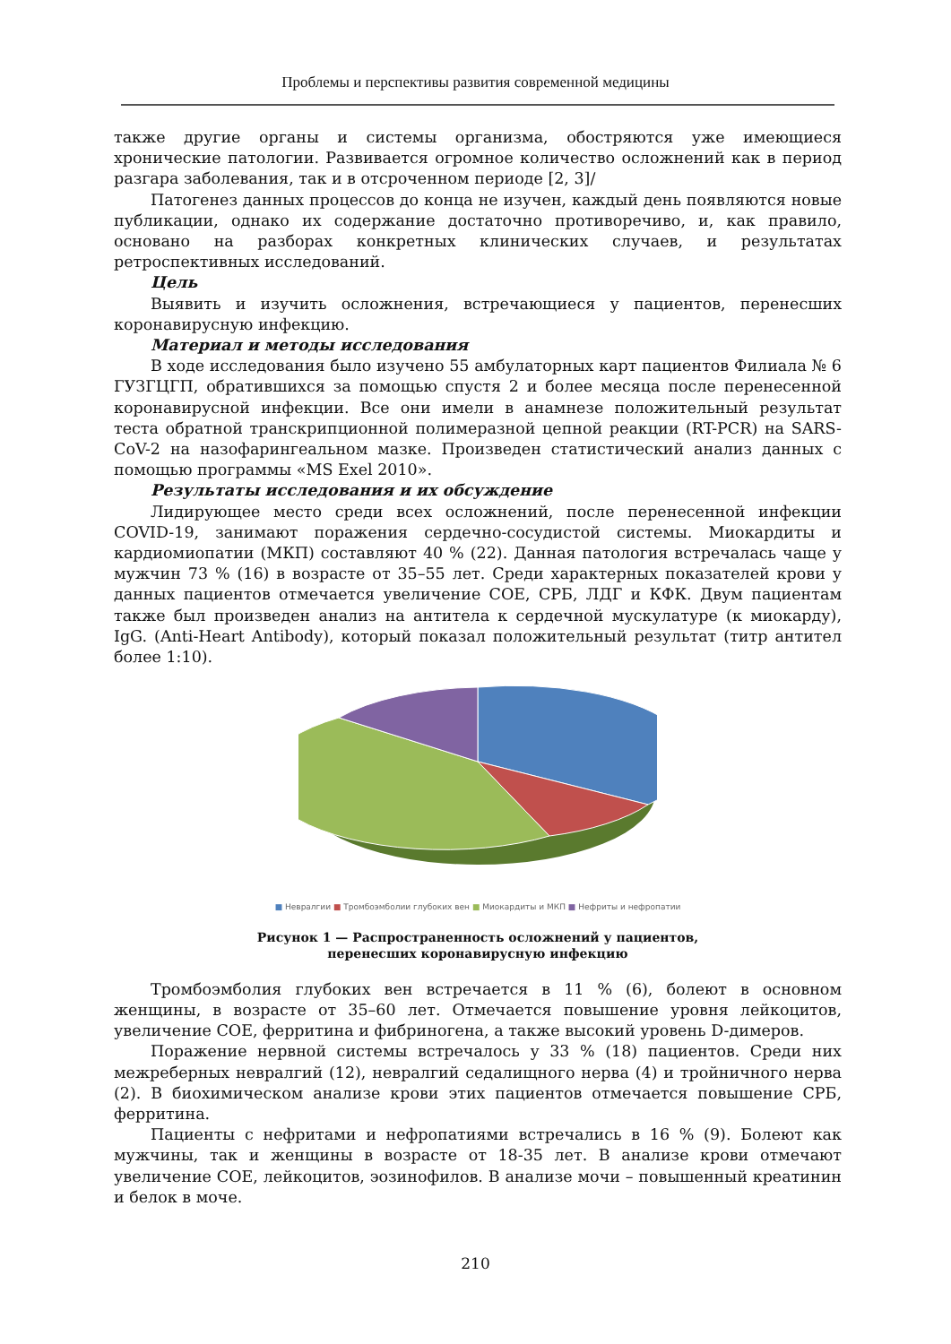Проблемы и перспективы развития современной медицины
также другие органы и системы организма, обостряются уже имеющиеся хронические патологии. Развивается огромное количество осложнений как в период разгара заболевания, так и в отсроченном периоде [2, 3]/
Патогенез данных процессов до конца не изучен, каждый день появляются новые публикации, однако их содержание достаточно противоречиво, и, как правило, основано на разборах конкретных клинических случаев, и результатах ретроспективных исследований.
Цель
Выявить и изучить осложнения, встречающиеся у пациентов, перенесших коронавирусную инфекцию.
Материал и методы исследования
В ходе исследования было изучено 55 амбулаторных карт пациентов Филиала № 6 ГУЗГЦГП, обратившихся за помощью спустя 2 и более месяца после перенесенной коронавирусной инфекции. Все они имели в анамнезе положительный результат теста обратной транскрипционной полимеразной цепной реакции (RT-PCR) на SARS-CoV-2 на назофарингеальном мазке. Произведен статистический анализ данных с помощью программы «MS Exel 2010».
Результаты исследования и их обсуждение
Лидирующее место среди всех осложнений, после перенесенной инфекции COVID-19, занимают поражения сердечно-сосудистой системы. Миокардиты и кардиомиопатии (МКП) составляют 40 % (22). Данная патология встречалась чаще у мужчин 73 % (16) в возрасте от 35–55 лет. Среди характерных показателей крови у данных пациентов отмечается увеличение СОЕ, СРБ, ЛДГ и КФК. Двум пациентам также был произведен анализ на антитела к сердечной мускулатуре (к миокарду), IgG. (Anti-Heart Antibody), который показал положительный результат (титр антител более 1:10).
■ Невралгии ■ Тромбоэмболии глубоких вен ■ Миокардиты и МКП ■ Нефриты и нефропатии
Рисунок 1 — Распространенность осложнений у пациентов,
перенесших коронавирусную инфекцию
Тромбоэмболия глубоких вен встречается в 11 % (6), болеют в основном женщины, в возрасте от 35–60 лет. Отмечается повышение уровня лейкоцитов, увеличение СОЕ, ферритина и фибриногена, а также высокий уровень D-димеров.
Поражение нервной системы встречалось у 33 % (18) пациентов. Среди них межреберных невралгий (12), невралгий седалищного нерва (4) и тройничного нерва (2). В биохимическом анализе крови этих пациентов отмечается повышение СРБ, ферритина.
Пациенты с нефритами и нефропатиями встречались в 16 % (9). Болеют как мужчины, так и женщины в возрасте от 18-35 лет. В анализе крови отмечают увеличение СОЕ, лейкоцитов, эозинофилов. В анализе мочи – повышенный креатинин и белок в моче.
210